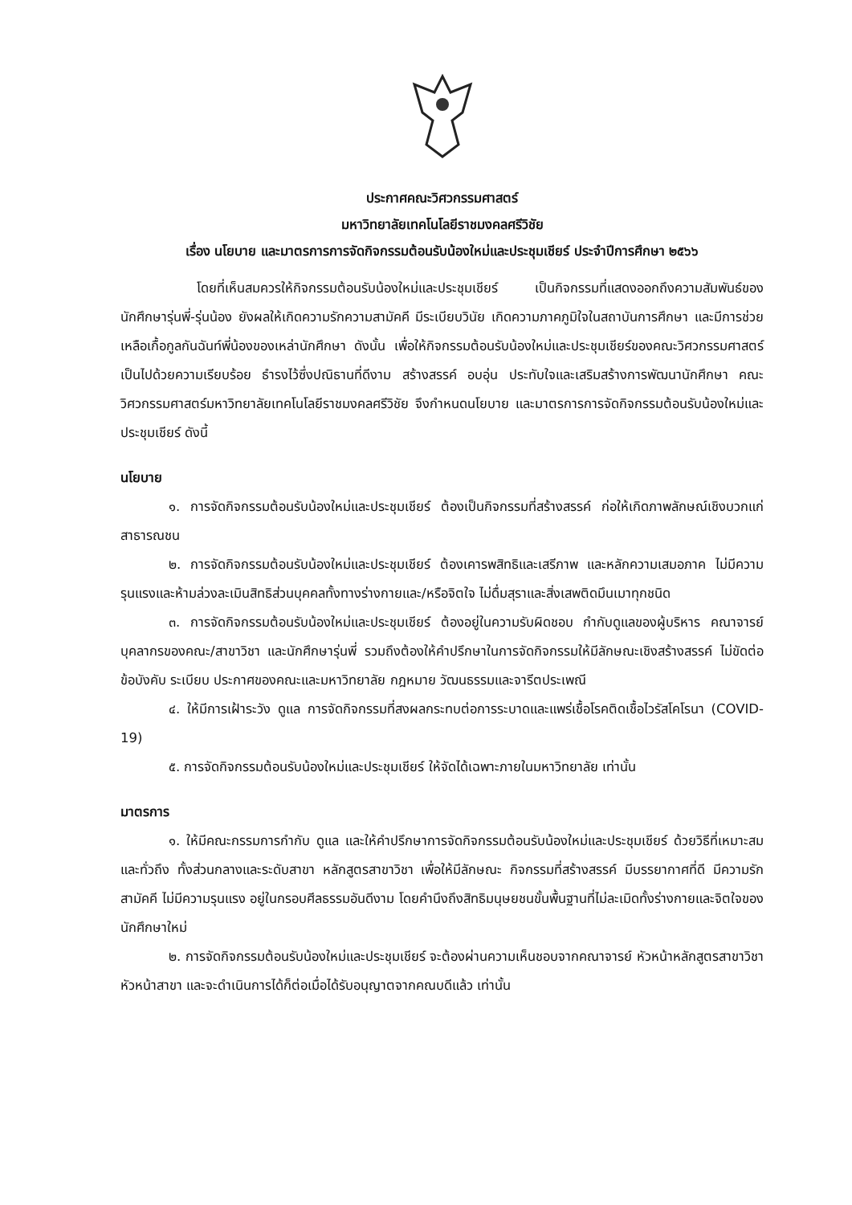ประกาศคณะวิศวกรรมศาสตร์
มหาวิทยาลัยเทคโนโลยีราชมงคลศรีวิชัย
เรื่อง นโยบาย และมาตรการการจัดกิจกรรมต้อนรับน้องใหม่และประชุมเชียร์ ประจำปีการศึกษา ๒๕๖๖
โดยที่เห็นสมควรให้กิจกรรมต้อนรับน้องใหม่และประชุมเชียร์ เป็นกิจกรรมที่แสดงออกถึงความสัมพันธ์ของนักศึกษารุ่นพี่-รุ่นน้อง ยังผลให้เกิดความรักความสามัคคี มีระเบียบวินัย เกิดความภาคภูมิใจในสถาบันการศึกษา และมีการช่วยเหลือเกื้อกูลกันฉันท์พี่น้องของเหล่านักศึกษา ดังนั้น เพื่อให้กิจกรรมต้อนรับน้องใหม่และประชุมเชียร์ของคณะวิศวกรรมศาสตร์ เป็นไปด้วยความเรียบร้อย ธำรงไว้ซึ่งปณิธานที่ดีงาม สร้างสรรค์ อบอุ่น ประทับใจและเสริมสร้างการพัฒนานักศึกษา คณะวิศวกรรมศาสตร์มหาวิทยาลัยเทคโนโลยีราชมงคลศรีวิชัย จึงกำหนดนโยบาย และมาตรการการจัดกิจกรรมต้อนรับน้องใหม่และประชุมเชียร์ ดังนี้
นโยบาย
๑. การจัดกิจกรรมต้อนรับน้องใหม่และประชุมเชียร์ ต้องเป็นกิจกรรมที่สร้างสรรค์ ก่อให้เกิดภาพลักษณ์เชิงบวกแก่สาธารณชน
๒. การจัดกิจกรรมต้อนรับน้องใหม่และประชุมเชียร์ ต้องเคารพสิทธิและเสรีภาพ และหลักความเสมอภาค ไม่มีความรุนแรงและห้ามล่วงละเมินสิทธิส่วนบุคคลทั้งทางร่างกายและ/หรือจิตใจ ไม่ดื่มสุราและสิ่งเสพติดมึนเมาทุกชนิด
๓. การจัดกิจกรรมต้อนรับน้องใหม่และประชุมเชียร์ ต้องอยู่ในความรับผิดชอบ กำกับดูแลของผู้บริหาร คณาจารย์ บุคลากรของคณะ/สาขาวิชา และนักศึกษารุ่นพี่ รวมถึงต้องให้คำปรึกษาในการจัดกิจกรรมให้มีลักษณะเชิงสร้างสรรค์ ไม่ขัดต่อข้อบังคับ ระเบียบ ประกาศของคณะและมหาวิทยาลัย กฎหมาย วัฒนธรรมและจารีตประเพณี
๔. ให้มีการเฝ้าระวัง ดูแล การจัดกิจกรรมที่สงผลกระทบต่อการระบาดและแพร่เชื้อโรคติดเชื้อไวรัสโคโรนา (COVID-19)
๕. การจัดกิจกรรมต้อนรับน้องใหม่และประชุมเชียร์ ให้จัดได้เฉพาะภายในมหาวิทยาลัย เท่านั้น
มาตรการ
๑. ให้มีคณะกรรมการกำกับ ดูแล และให้คำปรึกษาการจัดกิจกรรมต้อนรับน้องใหม่และประชุมเชียร์ ด้วยวิธีที่เหมาะสมและทั่วถึง ทั้งส่วนกลางและระดับสาขา หลักสูตรสาขาวิชา เพื่อให้มีลักษณะ กิจกรรมที่สร้างสรรค์ มีบรรยากาศที่ดี มีความรักสามัคคี ไม่มีความรุนแรง อยู่ในกรอบศีลธรรมอันดีงาม โดยคำนึงถึงสิทธิมนุษยชนขั้นพื้นฐานที่ไม่ละเมิดทั้งร่างกายและจิตใจของนักศึกษาใหม่
๒. การจัดกิจกรรมต้อนรับน้องใหม่และประชุมเชียร์ จะต้องผ่านความเห็นชอบจากคณาจารย์ หัวหน้าหลักสูตรสาขาวิชา หัวหน้าสาขา และจะดำเนินการได้ก็ต่อเมื่อได้รับอนุญาตจากคณบดีแล้ว เท่านั้น